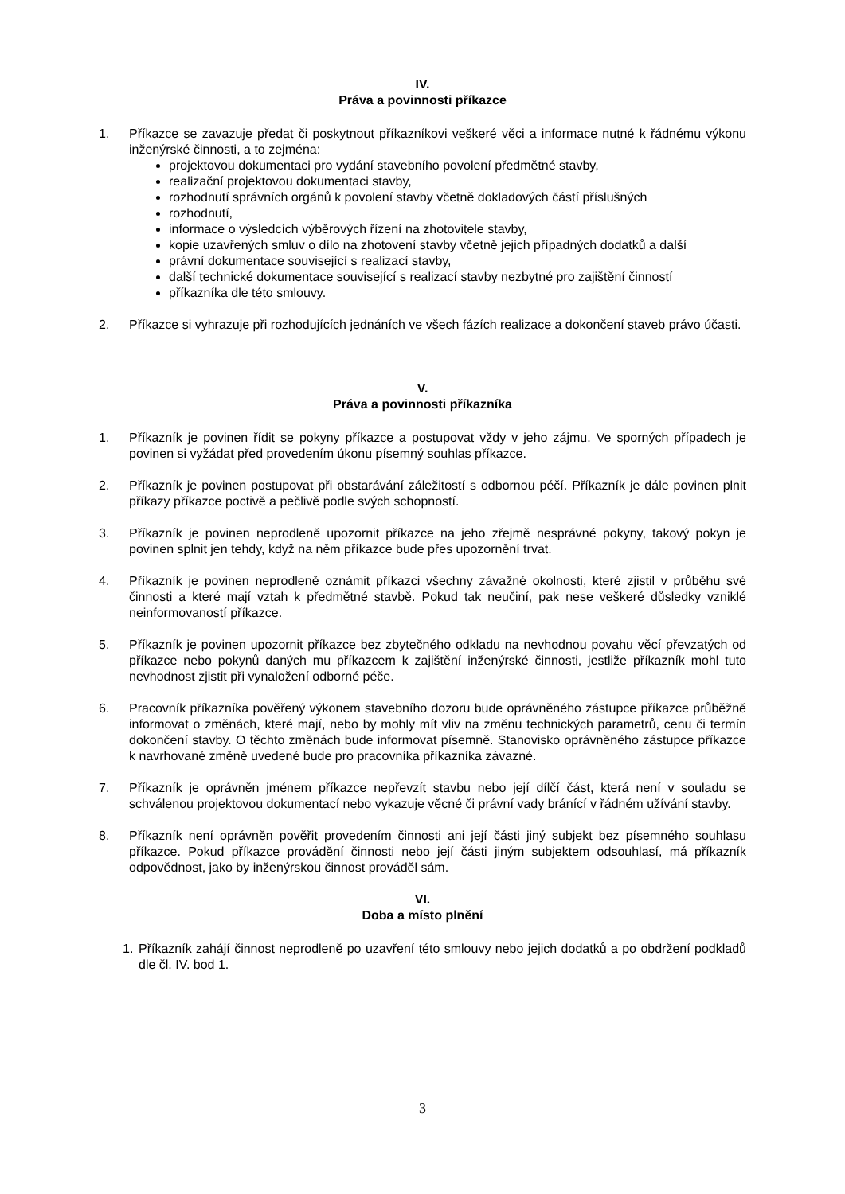IV.
Práva a povinnosti příkazce
1. Příkazce se zavazuje předat či poskytnout příkazníkovi veškeré věci a informace nutné k řádnému výkonu inženýrské činnosti, a to zejména:
projektovou dokumentaci pro vydání stavebního povolení předmětné stavby,
realizační projektovou dokumentaci stavby,
rozhodnutí správních orgánů k povolení stavby včetně dokladových částí příslušných
rozhodnutí,
informace o výsledcích výběrových řízení na zhotovitele stavby,
kopie uzavřených smluv o dílo na zhotovení stavby včetně jejich případných dodatků a další
právní dokumentace související s realizací stavby,
další technické dokumentace související s realizací stavby nezbytné pro zajištění činností
příkazníka dle této smlouvy.
2. Příkazce si vyhrazuje při rozhodujících jednáních ve všech fázích realizace a dokončení staveb právo účasti.
V.
Práva a povinnosti příkazníka
1. Příkazník je povinen řídit se pokyny příkazce a postupovat vždy v jeho zájmu. Ve sporných případech je povinen si vyžádat před provedením úkonu písemný souhlas příkazce.
2. Příkazník je povinen postupovat při obstarávání záležitostí s odbornou péčí. Příkazník je dále povinen plnit příkazy příkazce poctivě a pečlivě podle svých schopností.
3. Příkazník je povinen neprodleně upozornit příkazce na jeho zřejmě nesprávné pokyny, takový pokyn je povinen splnit jen tehdy, když na něm příkazce bude přes upozornění trvat.
4. Příkazník je povinen neprodleně oznámit příkazci všechny závažné okolnosti, které zjistil v průběhu své činnosti a které mají vztah k předmětné stavbě. Pokud tak neučiní, pak nese veškeré důsledky vzniklé neinformovaností příkazce.
5. Příkazník je povinen upozornit příkazce bez zbytečného odkladu na nevhodnou povahu věcí převzatých od příkazce nebo pokynů daných mu příkazcem k zajištění inženýrské činnosti, jestliže příkazník mohl tuto nevhodnost zjistit při vynaložení odborné péče.
6. Pracovník příkazníka pověřený výkonem stavebního dozoru bude oprávněného zástupce příkazce průběžně informovat o změnách, které mají, nebo by mohly mít vliv na změnu technických parametrů, cenu či termín dokončení stavby. O těchto změnách bude informovat písemně. Stanovisko oprávněného zástupce příkazce k navrhované změně uvedené bude pro pracovníka příkazníka závazné.
7. Příkazník je oprávněn jménem příkazce nepřevzít stavbu nebo její dílčí část, která není v souladu se schválenou projektovou dokumentací nebo vykazuje věcné či právní vady bránící v řádném užívání stavby.
8. Příkazník není oprávněn pověřit provedením činnosti ani její části jiný subjekt bez písemného souhlasu příkazce. Pokud příkazce provádění činnosti nebo její části jiným subjektem odsouhlasí, má příkazník odpovědnost, jako by inženýrskou činnost prováděl sám.
VI.
Doba a místo plnění
1. Příkazník zahájí činnost neprodleně po uzavření této smlouvy nebo jejich dodatků a po obdržení podkladů dle čl. IV. bod 1.
3